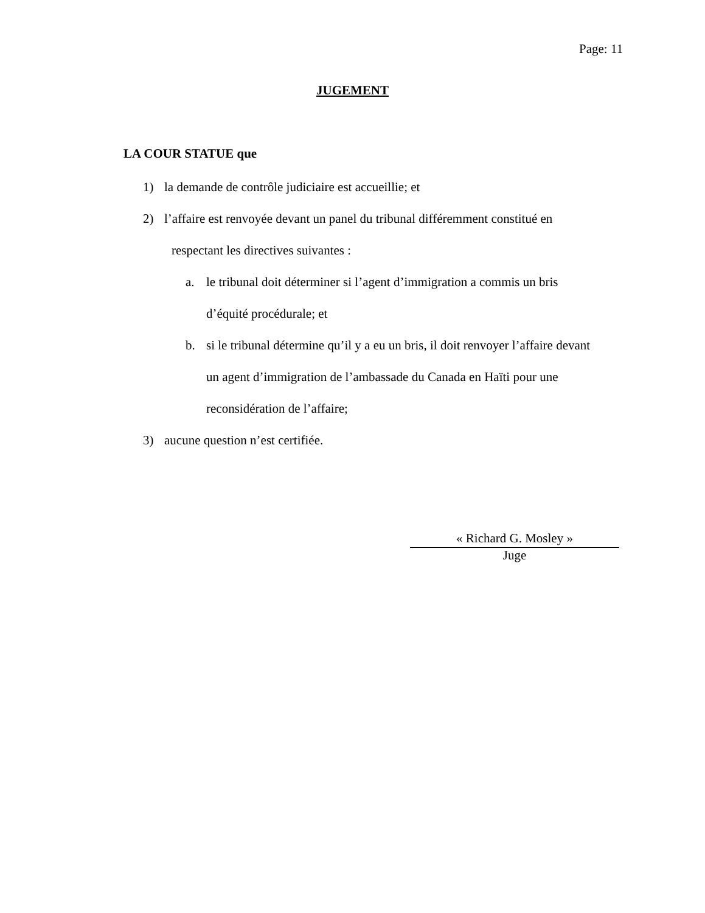Page: 11
JUGEMENT
LA COUR STATUE que
1) la demande de contrôle judiciaire est accueillie; et
2) l’affaire est renvoyée devant un panel du tribunal différemment constitué en
respectant les directives suivantes :
a. le tribunal doit déterminer si l’agent d’immigration a commis un bris
d’équité procédurale; et
b. si le tribunal détermine qu’il y a eu un bris, il doit renvoyer l’affaire devant
un agent d’immigration de l’ambassade du Canada en Haïti pour une
reconsidération de l’affaire;
3) aucune question n’est certifiée.
« Richard G. Mosley »
Juge